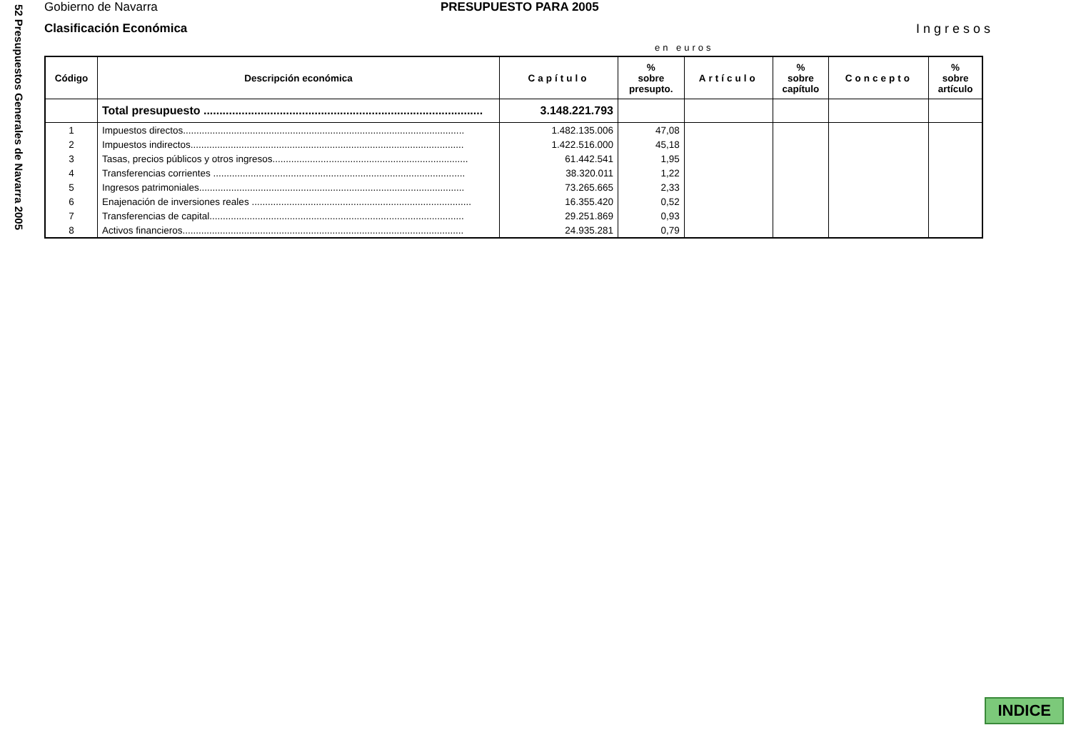52 Presupuestos Generales de Navarra 2005
Gobierno de Navarra PRESUPUESTO PARA 2005
Clasificación Económica Ingresos
en euros
| Código | Descripción económica | Capítulo | % sobre presupto. | Artículo | % sobre capítulo | Concepto | % sobre artículo |
| --- | --- | --- | --- | --- | --- | --- | --- |
| | Total presupuesto ........................................................................................ | 3.148.221.793 | | | | | |
| 1 | Impuestos directos......................................................................................................... | 1.482.135.006 | 47,08 | | | | |
| 2 | Impuestos indirectos...................................................................................................... | 1.422.516.000 | 45,18 | | | | |
| 3 | Tasas, precios públicos y otros ingresos......................................................................... | 61.442.541 | 1,95 | | | | |
| 4 | Transferencias corrientes .............................................................................................. | 38.320.011 | 1,22 | | | | |
| 5 | Ingresos patrimoniales................................................................................................... | 73.265.665 | 2,33 | | | | |
| 6 | Enajenación de inversiones reales .................................................................................. | 16.355.420 | 0,52 | | | | |
| 7 | Transferencias de capital............................................................................................... | 29.251.869 | 0,93 | | | | |
| 8 | Activos financieros......................................................................................................... | 24.935.281 | 0,79 | | | | |
INDICE